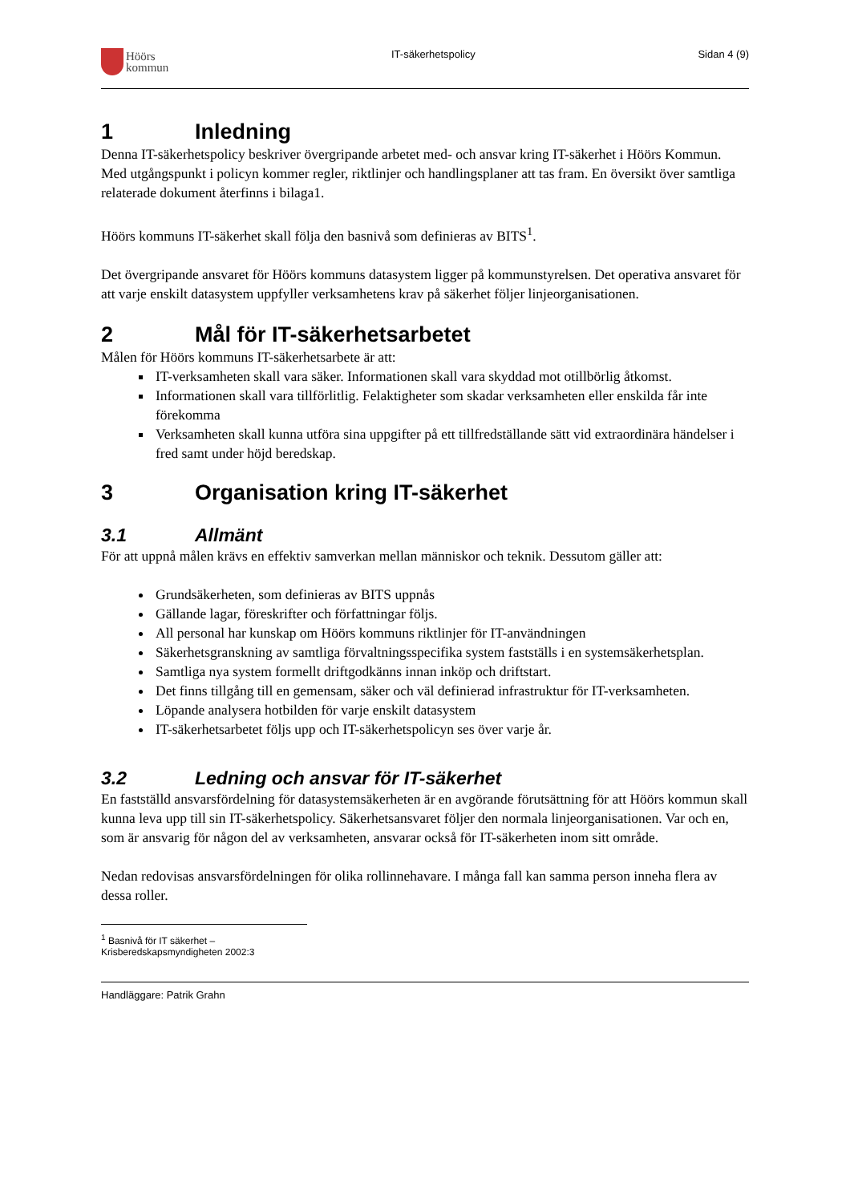Höörs
kommun
IT-säkerhetspolicy Sidan 4 (9)
1 Inledning
Denna IT-säkerhetspolicy beskriver övergripande arbetet med- och ansvar kring IT-säkerhet i Höörs Kommun. Med utgångspunkt i policyn kommer regler, riktlinjer och handlingsplaner att tas fram. En översikt över samtliga relaterade dokument återfinns i bilaga1.
Höörs kommuns IT-säkerhet skall följa den basnivå som definieras av BITS<sup>1</sup>.
Det övergripande ansvaret för Höörs kommuns datasystem ligger på kommunstyrelsen. Det operativa ansvaret för att varje enskilt datasystem uppfyller verksamhetens krav på säkerhet följer linjeorganisationen.
2 Mål för IT-säkerhetsarbetet
Målen för Höörs kommuns IT-säkerhetsarbete är att:
IT-verksamheten skall vara säker. Informationen skall vara skyddad mot otillbörlig åtkomst.
Informationen skall vara tillförlitlig. Felaktigheter som skadar verksamheten eller enskilda får inte förekomma
Verksamheten skall kunna utföra sina uppgifter på ett tillfredställande sätt vid extraordinära händelser i fred samt under höjd beredskap.
3 Organisation kring IT-säkerhet
3.1 Allmänt
För att uppnå målen krävs en effektiv samverkan mellan människor och teknik. Dessutom gäller att:
Grundsäkerheten, som definieras av BITS uppnås
Gällande lagar, föreskrifter och författningar följs.
All personal har kunskap om Höörs kommuns riktlinjer för IT-användningen
Säkerhetsgranskning av samtliga förvaltningsspecifika system fastställs i en systemsäkerhetsplan.
Samtliga nya system formellt driftgodkänns innan inköp och driftstart.
Det finns tillgång till en gemensam, säker och väl definierad infrastruktur för IT-verksamheten.
Löpande analysera hotbilden för varje enskilt datasystem
IT-säkerhetsarbetet följs upp och IT-säkerhetspolicyn ses över varje år.
3.2 Ledning och ansvar för IT-säkerhet
En fastställd ansvarsfördelning för datasystemsäkerheten är en avgörande förutsättning för att Höörs kommun skall kunna leva upp till sin IT-säkerhetspolicy. Säkerhetsansvaret följer den normala linjeorganisationen. Var och en, som är ansvarig för någon del av verksamheten, ansvarar också för IT-säkerheten inom sitt område.
Nedan redovisas ansvarsfördelningen för olika rollinnehavare. I många fall kan samma person inneha flera av dessa roller.
<sup>1</sup> Basnivå för IT säkerhet – Krisberedskapsmyndigheten 2002:3
Handläggare: Patrik Grahn